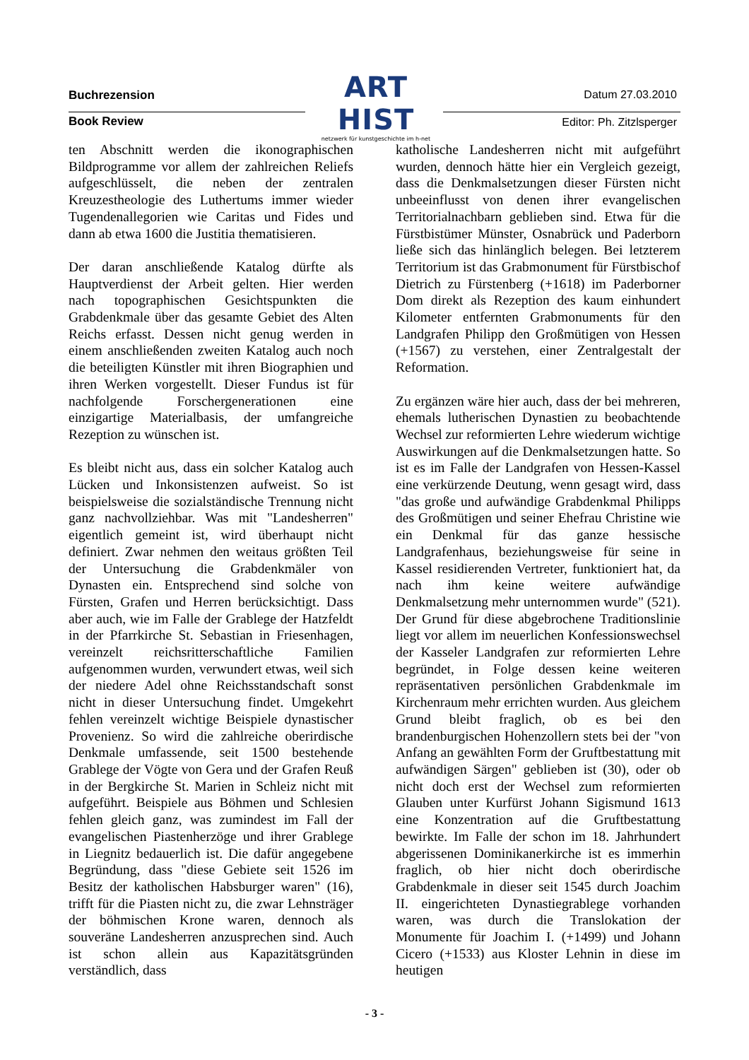Buchrezension
ART HIST
netzwerk für kunstgeschichte im h-net
Datum 27.03.2010
Book Review Editor: Ph. Zitzlsperger
ten Abschnitt werden die ikonographischen Bildprogramme vor allem der zahlreichen Reliefs aufgeschlüsselt, die neben der zentralen Kreuzestheologie des Luthertums immer wieder Tugendenallegorien wie Caritas und Fides und dann ab etwa 1600 die Justitia thematisieren.
Der daran anschließende Katalog dürfte als Hauptverdienst der Arbeit gelten. Hier werden nach topographischen Gesichtspunkten die Grabdenkmale über das gesamte Gebiet des Alten Reichs erfasst. Dessen nicht genug werden in einem anschließenden zweiten Katalog auch noch die beteiligten Künstler mit ihren Biographien und ihren Werken vorgestellt. Dieser Fundus ist für nachfolgende Forschergenerationen eine einzigartige Materialbasis, der umfangreiche Rezeption zu wünschen ist.
Es bleibt nicht aus, dass ein solcher Katalog auch Lücken und Inkonsistenzen aufweist. So ist beispielsweise die sozialständische Trennung nicht ganz nachvollziehbar. Was mit "Landesherren" eigentlich gemeint ist, wird überhaupt nicht definiert. Zwar nehmen den weitaus größten Teil der Untersuchung die Grabdenkmäler von Dynasten ein. Entsprechend sind solche von Fürsten, Grafen und Herren berücksichtigt. Dass aber auch, wie im Falle der Grablege der Hatzfeldt in der Pfarrkirche St. Sebastian in Friesenhagen, vereinzelt reichsritterschaftliche Familien aufgenommen wurden, verwundert etwas, weil sich der niedere Adel ohne Reichsstandschaft sonst nicht in dieser Untersuchung findet. Umgekehrt fehlen vereinzelt wichtige Beispiele dynastischer Provenienz. So wird die zahlreiche oberirdische Denkmale umfassende, seit 1500 bestehende Grablege der Vögte von Gera und der Grafen Reuß in der Bergkirche St. Marien in Schleiz nicht mit aufgeführt. Beispiele aus Böhmen und Schlesien fehlen gleich ganz, was zumindest im Fall der evangelischen Piastenherzöge und ihrer Grablege in Liegnitz bedauerlich ist. Die dafür angegebene Begründung, dass "diese Gebiete seit 1526 im Besitz der katholischen Habsburger waren" (16), trifft für die Piasten nicht zu, die zwar Lehnsträger der böhmischen Krone waren, dennoch als souveräne Landesherren anzusprechen sind. Auch ist schon allein aus Kapazitätsgründen verständlich, dass
katholische Landesherren nicht mit aufgeführt wurden, dennoch hätte hier ein Vergleich gezeigt, dass die Denkmalsetzungen dieser Fürsten nicht unbeeinflusst von denen ihrer evangelischen Territorialnachbarn geblieben sind. Etwa für die Fürstbistümer Münster, Osnabrück und Paderborn ließe sich das hinlänglich belegen. Bei letzterem Territorium ist das Grabmonument für Fürstbischof Dietrich zu Fürstenberg (+1618) im Paderborner Dom direkt als Rezeption des kaum einhundert Kilometer entfernten Grabmonuments für den Landgrafen Philipp den Großmütigen von Hessen (+1567) zu verstehen, einer Zentralgestalt der Reformation.
Zu ergänzen wäre hier auch, dass der bei mehreren, ehemals lutherischen Dynastien zu beobachtende Wechsel zur reformierten Lehre wiederum wichtige Auswirkungen auf die Denkmalsetzungen hatte. So ist es im Falle der Landgrafen von Hessen-Kassel eine verkürzende Deutung, wenn gesagt wird, dass "das große und aufwändige Grabdenkmal Philipps des Großmütigen und seiner Ehefrau Christine wie ein Denkmal für das ganze hessische Landgrafenhaus, beziehungsweise für seine in Kassel residierenden Vertreter, funktioniert hat, da nach ihm keine weitere aufwändige Denkmalsetzung mehr unternommen wurde" (521). Der Grund für diese abgebrochene Traditionslinie liegt vor allem im neuerlichen Konfessionswechsel der Kasseler Landgrafen zur reformierten Lehre begründet, in Folge dessen keine weiteren repräsentativen persönlichen Grabdenkmale im Kirchenraum mehr errichten wurden. Aus gleichem Grund bleibt fraglich, ob es bei den brandenburgischen Hohenzollern stets bei der "von Anfang an gewählten Form der Gruftbestattung mit aufwändigen Särgen" geblieben ist (30), oder ob nicht doch erst der Wechsel zum reformierten Glauben unter Kurfürst Johann Sigismund 1613 eine Konzentration auf die Gruftbestattung bewirkte. Im Falle der schon im 18. Jahrhundert abgerissenen Dominikanerkirche ist es immerhin fraglich, ob hier nicht doch oberirdische Grabdenkmale in dieser seit 1545 durch Joachim II. eingerichteten Dynastiegrablege vorhanden waren, was durch die Translokation der Monumente für Joachim I. (+1499) und Johann Cicero (+1533) aus Kloster Lehnin in diese im heutigen
- 3 -